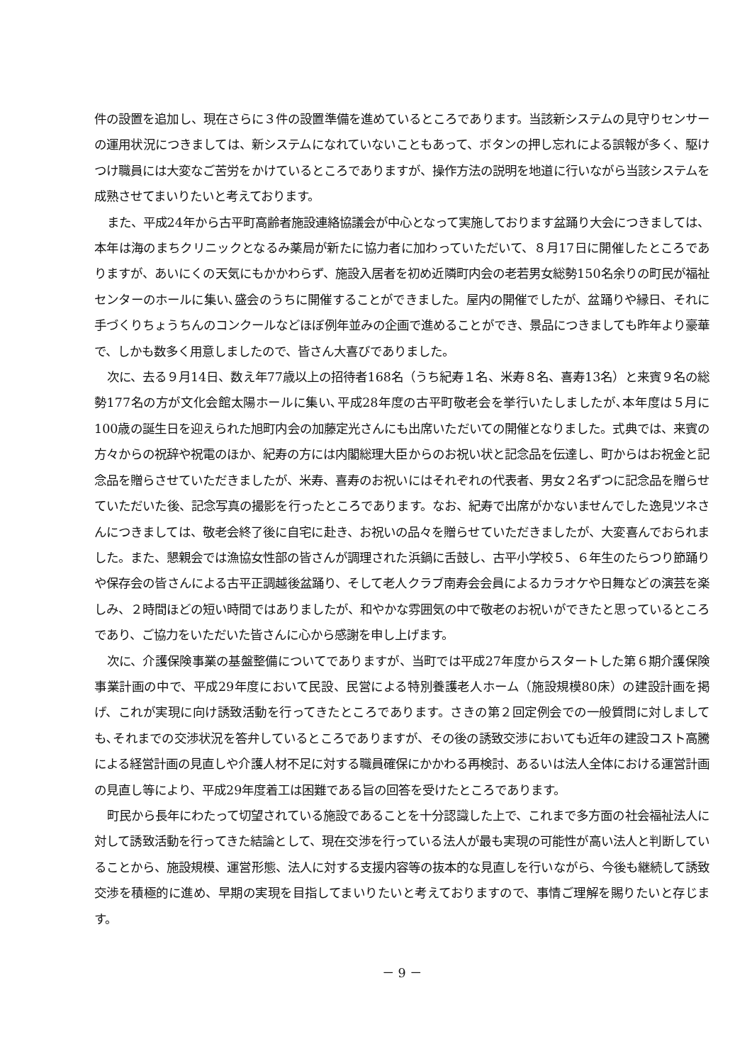件の設置を追加し、現在さらに３件の設置準備を進めているところであります。当該新システムの見守りセンサーの運用状況につきましては、新システムになれていないこともあって、ボタンの押し忘れによる誤報が多く、駆けつけ職員には大変なご苦労をかけているところでありますが、操作方法の説明を地道に行いながら当該システムを成熟させてまいりたいと考えております。
また、平成24年から古平町高齢者施設連絡協議会が中心となって実施しております盆踊り大会につきましては、本年は海のまちクリニックとなるみ薬局が新たに協力者に加わっていただいて、８月17日に開催したところでありますが、あいにくの天気にもかかわらず、施設入居者を初め近隣町内会の老若男女総勢150名余りの町民が福祉センターのホールに集い､盛会のうちに開催することができました。屋内の開催でしたが、盆踊りや縁日、それに手づくりちょうちんのコンクールなどほぼ例年並みの企画で進めることができ、景品につきましても昨年より豪華で、しかも数多く用意しましたので、皆さん大喜びでありました。
次に、去る９月14日、数え年77歳以上の招待者168名（うち紀寿１名、米寿８名、喜寿13名）と来賓９名の総勢177名の方が文化会館太陽ホールに集い､平成28年度の古平町敬老会を挙行いたしましたが､本年度は５月に100歳の誕生日を迎えられた旭町内会の加藤定光さんにも出席いただいての開催となりました。式典では、来賓の方々からの祝辞や祝電のほか、紀寿の方には内閣総理大臣からのお祝い状と記念品を伝達し、町からはお祝金と記念品を贈らさせていただきましたが、米寿、喜寿のお祝いにはそれぞれの代表者、男女２名ずつに記念品を贈らせていただいた後、記念写真の撮影を行ったところであります。なお、紀寿で出席がかないませんでした逸見ツネさんにつきましては、敬老会終了後に自宅に赴き、お祝いの品々を贈らせていただきましたが、大変喜んでおられました。また、懇親会では漁協女性部の皆さんが調理された浜鍋に舌鼓し、古平小学校５、６年生のたらつり節踊りや保存会の皆さんによる古平正調越後盆踊り、そして老人クラブ南寿会会員によるカラオケや日舞などの演芸を楽しみ、２時間ほどの短い時間ではありましたが、和やかな雰囲気の中で敬老のお祝いができたと思っているところであり、ご協力をいただいた皆さんに心から感謝を申し上げます。
次に、介護保険事業の基盤整備についてでありますが、当町では平成27年度からスタートした第６期介護保険事業計画の中で、平成29年度において民設、民営による特別養護老人ホーム（施設規模80床）の建設計画を掲げ、これが実現に向け誘致活動を行ってきたところであります。さきの第２回定例会での一般質問に対しましても､それまでの交渉状況を答弁しているところでありますが、その後の誘致交渉においても近年の建設コスト高騰による経営計画の見直しや介護人材不足に対する職員確保にかかわる再検討、あるいは法人全体における運営計画の見直し等により、平成29年度着工は困難である旨の回答を受けたところであります。
町民から長年にわたって切望されている施設であることを十分認識した上で、これまで多方面の社会福祉法人に対して誘致活動を行ってきた結論として、現在交渉を行っている法人が最も実現の可能性が高い法人と判断していることから、施設規模、運営形態、法人に対する支援内容等の抜本的な見直しを行いながら、今後も継続して誘致交渉を積極的に進め、早期の実現を目指してまいりたいと考えておりますので、事情ご理解を賜りたいと存じます。
－ 9 －